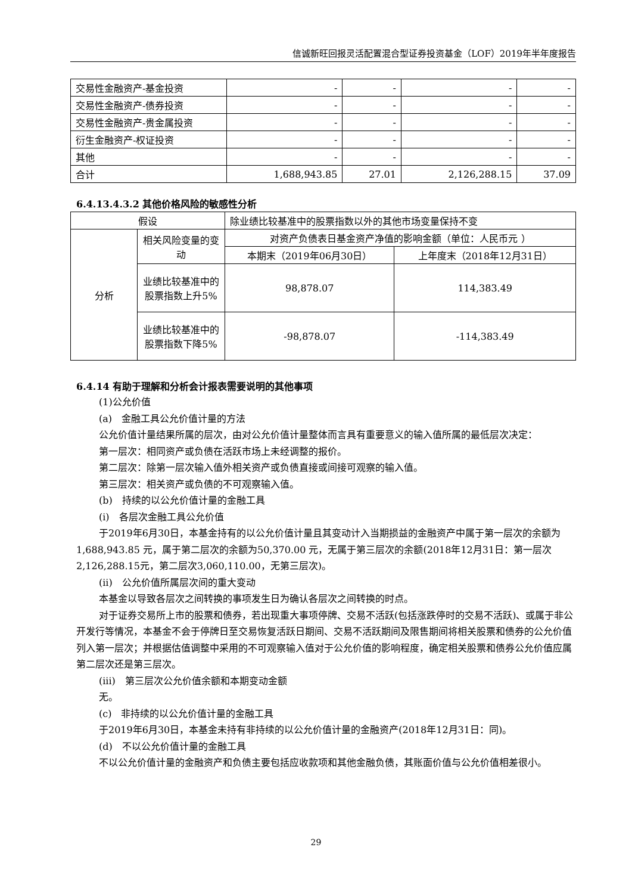信诚新旺回报灵活配置混合型证券投资基金（LOF）2019年半年度报告
| 交易性金融资产-基金投资 | - | - | - | - |
| 交易性金融资产-债券投资 | - | - | - | - |
| 交易性金融资产-贵金属投资 | - | - | - | - |
| 衍生金融资产-权证投资 | - | - | - | - |
| 其他 | - | - | - | - |
| 合计 | 1,688,943.85 | 27.01 | 2,126,288.15 | 37.09 |
6.4.13.4.3.2 其他价格风险的敏感性分析
| 假设 | | 除业绩比较基准中的股票指数以外的其他市场变量保持不变 | |
| 分析 | 相关风险变量的变动 | 对资产负债表日基金资产净值的影响金额（单位：人民币元 ） | |
| | | 本期末（2019年06月30日） | 上年度末（2018年12月31日） |
| | 业绩比较基准中的股票指数上升5% | 98,878.07 | 114,383.49 |
| | 业绩比较基准中的股票指数下降5% | -98,878.07 | -114,383.49 |
6.4.14 有助于理解和分析会计报表需要说明的其他事项
(1)公允价值
(a)　金融工具公允价值计量的方法
公允价值计量结果所属的层次，由对公允价值计量整体而言具有重要意义的输入值所属的最低层次决定：
第一层次：相同资产或负债在活跃市场上未经调整的报价。
第二层次：除第一层次输入值外相关资产或负债直接或间接可观察的输入值。
第三层次：相关资产或负债的不可观察输入值。
(b)　持续的以公允价值计量的金融工具
(i)　各层次金融工具公允价值
于2019年6月30日，本基金持有的以公允价值计量且其变动计入当期损益的金融资产中属于第一层次的余额为1,688,943.85 元，属于第二层次的余额为50,370.00 元，无属于第三层次的余额(2018年12月31日：第一层次2,126,288.15元，第二层次3,060,110.00，无第三层次)。
(ii)　公允价值所属层次间的重大变动
本基金以导致各层次之间转换的事项发生日为确认各层次之间转换的时点。
对于证券交易所上市的股票和债券，若出现重大事项停牌、交易不活跃(包括涨跌停时的交易不活跃)、或属于非公开发行等情况，本基金不会于停牌日至交易恢复活跃日期间、交易不活跃期间及限售期间将相关股票和债券的公允价值列入第一层次；并根据估值调整中采用的不可观察输入值对于公允价值的影响程度，确定相关股票和债券公允价值应属第二层次还是第三层次。
(iii)　第三层次公允价值余额和本期变动金额
无。
(c)　非持续的以公允价值计量的金融工具
于2019年6月30日，本基金未持有非持续的以公允价值计量的金融资产(2018年12月31日：同)。
(d)　不以公允价值计量的金融工具
不以公允价值计量的金融资产和负债主要包括应收款项和其他金融负债，其账面价值与公允价值相差很小。
29